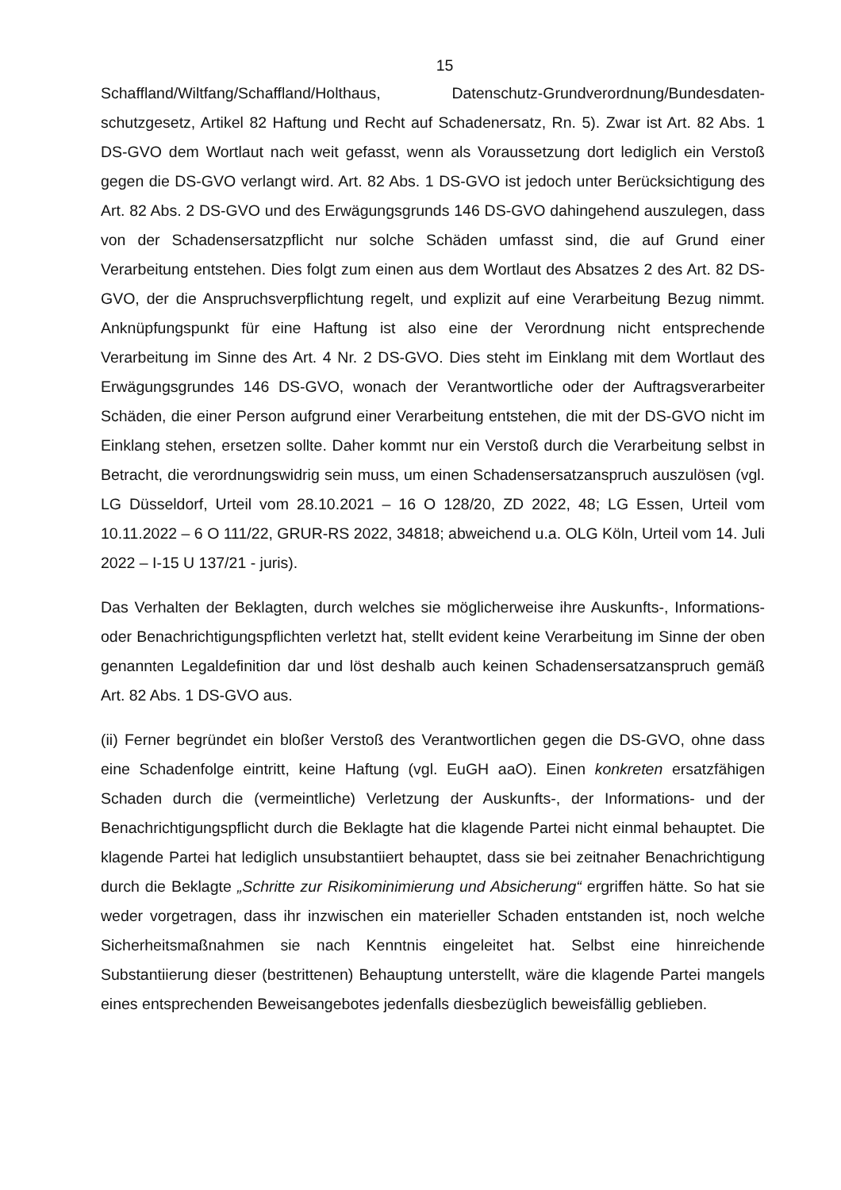15
Schaffland/Wiltfang/Schaffland/Holthaus, Datenschutz-Grundverordnung/Bundesdaten-schutzgesetz, Artikel 82 Haftung und Recht auf Schadenersatz, Rn. 5). Zwar ist Art. 82 Abs. 1 DS-GVO dem Wortlaut nach weit gefasst, wenn als Voraussetzung dort lediglich ein Verstoß gegen die DS-GVO verlangt wird. Art. 82 Abs. 1 DS-GVO ist jedoch unter Berücksichtigung des Art. 82 Abs. 2 DS-GVO und des Erwägungsgrunds 146 DS-GVO dahingehend auszulegen, dass von der Schadensersatzpflicht nur solche Schäden umfasst sind, die auf Grund einer Verarbeitung entstehen. Dies folgt zum einen aus dem Wortlaut des Absatzes 2 des Art. 82 DS-GVO, der die Anspruchsverpflichtung regelt, und explizit auf eine Verarbeitung Bezug nimmt. Anknüpfungspunkt für eine Haftung ist also eine der Verordnung nicht entsprechende Verarbeitung im Sinne des Art. 4 Nr. 2 DS-GVO. Dies steht im Einklang mit dem Wortlaut des Erwägungsgrundes 146 DS-GVO, wonach der Verantwortliche oder der Auftragsverarbeiter Schäden, die einer Person aufgrund einer Verarbeitung entstehen, die mit der DS-GVO nicht im Einklang stehen, ersetzen sollte. Daher kommt nur ein Verstoß durch die Verarbeitung selbst in Betracht, die verordnungswidrig sein muss, um einen Schadensersatzanspruch auszulösen (vgl. LG Düsseldorf, Urteil vom 28.10.2021 – 16 O 128/20, ZD 2022, 48; LG Essen, Urteil vom 10.11.2022 – 6 O 111/22, GRUR-RS 2022, 34818; abweichend u.a. OLG Köln, Urteil vom 14. Juli 2022 – I-15 U 137/21 - juris).
Das Verhalten der Beklagten, durch welches sie möglicherweise ihre Auskunfts-, Informations- oder Benachrichtigungspflichten verletzt hat, stellt evident keine Verarbeitung im Sinne der oben genannten Legaldefinition dar und löst deshalb auch keinen Schadensersatzanspruch gemäß Art. 82 Abs. 1 DS-GVO aus.
(ii) Ferner begründet ein bloßer Verstoß des Verantwortlichen gegen die DS-GVO, ohne dass eine Schadenfolge eintritt, keine Haftung (vgl. EuGH aaO). Einen konkreten ersatzfähigen Schaden durch die (vermeintliche) Verletzung der Auskunfts-, der Informations- und der Benachrichtigungspflicht durch die Beklagte hat die klagende Partei nicht einmal behauptet. Die klagende Partei hat lediglich unsubstantiiert behauptet, dass sie bei zeitnaher Benachrichtigung durch die Beklagte „Schritte zur Risikominimierung und Absicherung“ ergriffen hätte. So hat sie weder vorgetragen, dass ihr inzwischen ein materieller Schaden entstanden ist, noch welche Sicherheitsmaßnahmen sie nach Kenntnis eingeleitet hat. Selbst eine hinreichende Substantiierung dieser (bestrittenen) Behauptung unterstellt, wäre die klagende Partei mangels eines entsprechenden Beweisangebotes jedenfalls diesbezüglich beweisfällig geblieben.